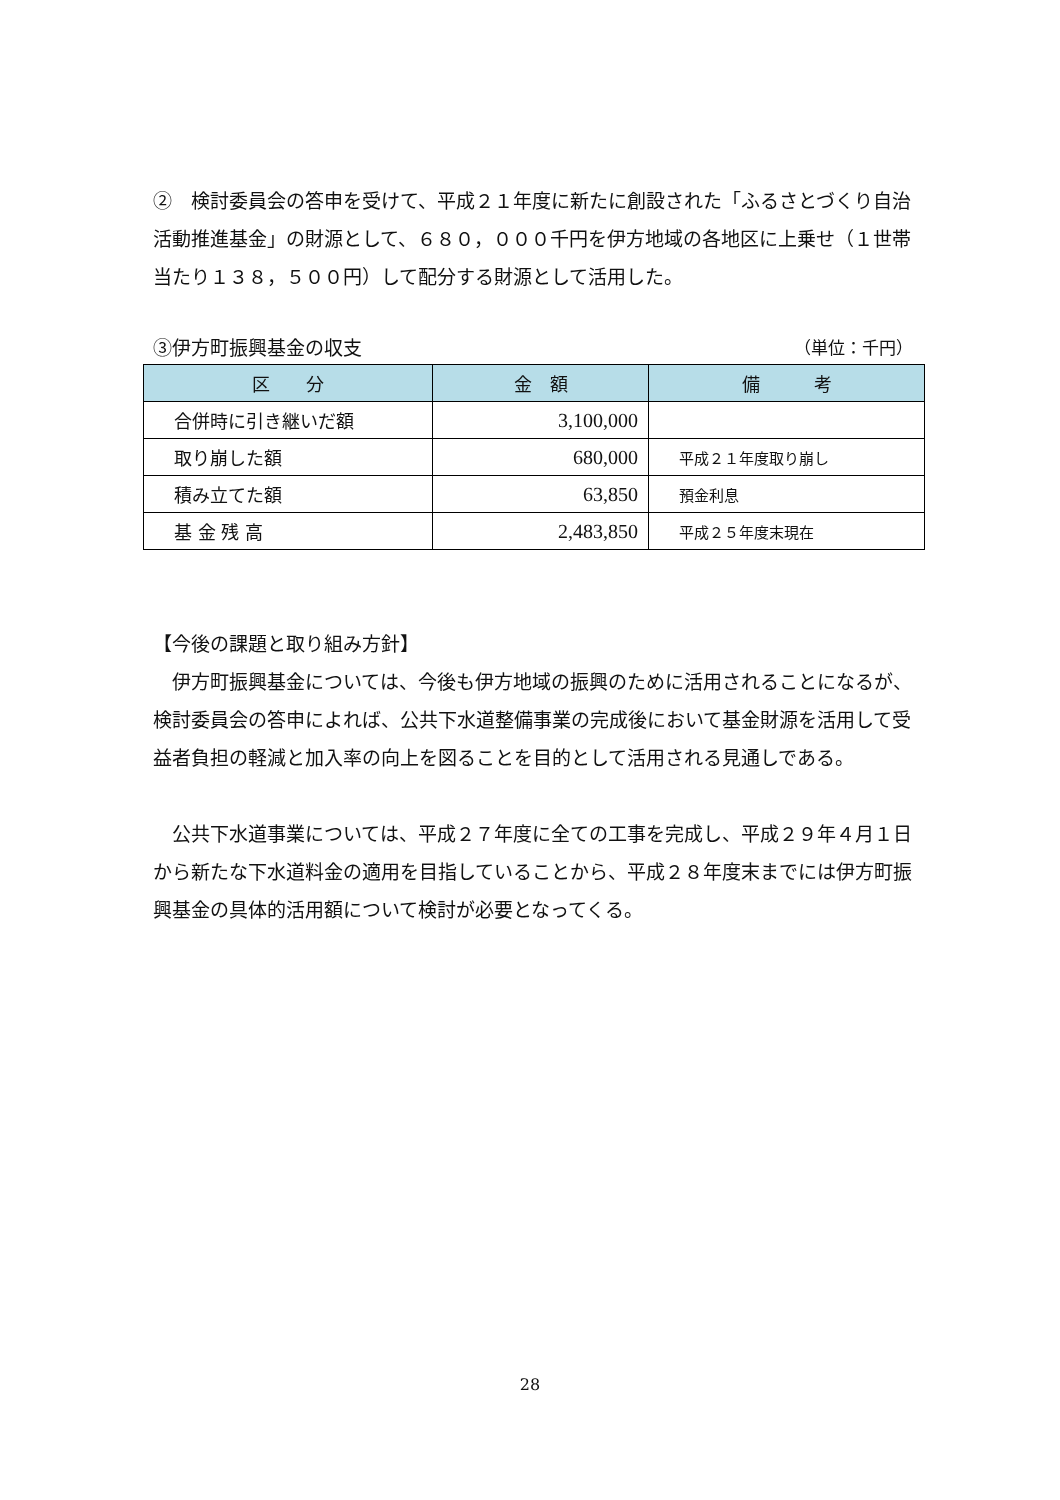②　検討委員会の答申を受けて、平成２１年度に新たに創設された「ふるさとづくり自治活動推進基金」の財源として、６８０，０００千円を伊方地域の各地区に上乗せ（１世帯当たり１３８，５００円）して配分する財源として活用した。
③伊方町振興基金の収支 （単位：千円）
| 区 分 | 金 額 | 備 考 |
| --- | --- | --- |
| 合併時に引き継いだ額 | 3,100,000 | |
| 取り崩した額 | 680,000 | 平成２１年度取り崩し |
| 積み立てた額 | 63,850 | 預金利息 |
| 基 金 残 高 | 2,483,850 | 平成２５年度末現在 |
【今後の課題と取り組み方針】
　伊方町振興基金については、今後も伊方地域の振興のために活用されることになるが、検討委員会の答申によれば、公共下水道整備事業の完成後において基金財源を活用して受益者負担の軽減と加入率の向上を図ることを目的として活用される見通しである。
　公共下水道事業については、平成２７年度に全ての工事を完成し、平成２９年４月１日から新たな下水道料金の適用を目指していることから、平成２８年度末までには伊方町振興基金の具体的活用額について検討が必要となってくる。
28